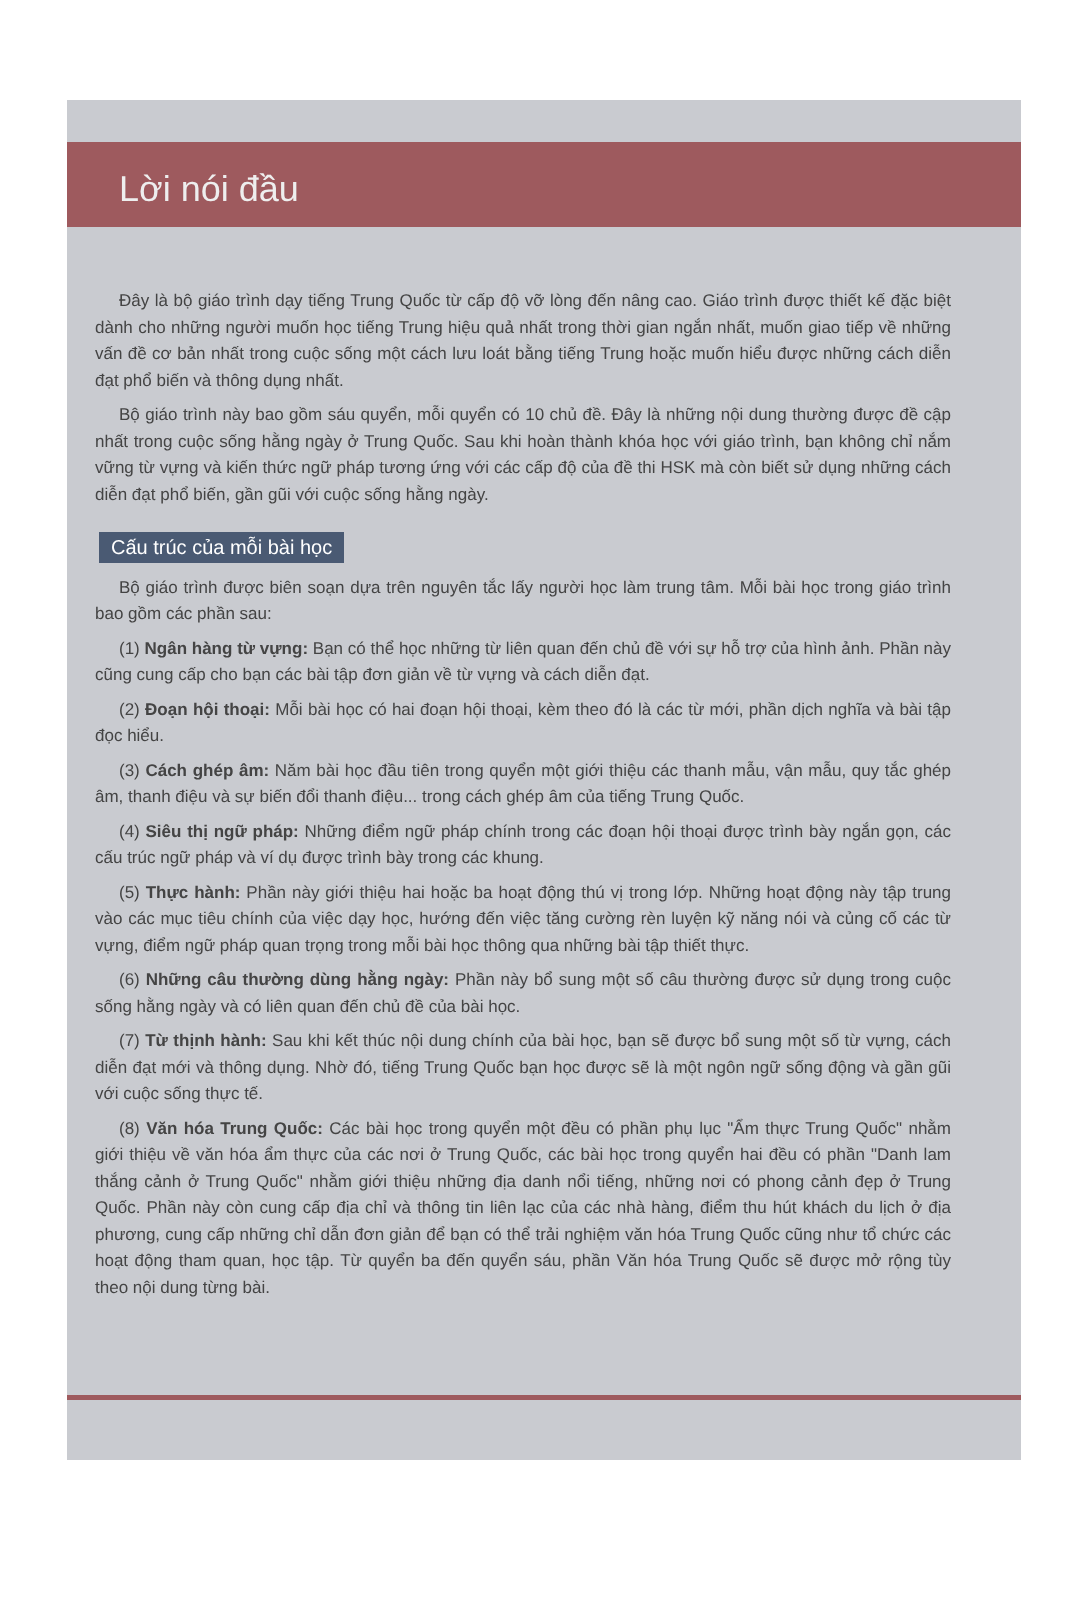Lời nói đầu
Đây là bộ giáo trình dạy tiếng Trung Quốc từ cấp độ vỡ lòng đến nâng cao. Giáo trình được thiết kế đặc biệt dành cho những người muốn học tiếng Trung hiệu quả nhất trong thời gian ngắn nhất, muốn giao tiếp về những vấn đề cơ bản nhất trong cuộc sống một cách lưu loát bằng tiếng Trung hoặc muốn hiểu được những cách diễn đạt phổ biến và thông dụng nhất.
Bộ giáo trình này bao gồm sáu quyển, mỗi quyển có 10 chủ đề. Đây là những nội dung thường được đề cập nhất trong cuộc sống hằng ngày ở Trung Quốc. Sau khi hoàn thành khóa học với giáo trình, bạn không chỉ nắm vững từ vựng và kiến thức ngữ pháp tương ứng với các cấp độ của đề thi HSK mà còn biết sử dụng những cách diễn đạt phổ biến, gần gũi với cuộc sống hằng ngày.
Cấu trúc của mỗi bài học
Bộ giáo trình được biên soạn dựa trên nguyên tắc lấy người học làm trung tâm. Mỗi bài học trong giáo trình bao gồm các phần sau:
(1) Ngân hàng từ vựng: Bạn có thể học những từ liên quan đến chủ đề với sự hỗ trợ của hình ảnh. Phần này cũng cung cấp cho bạn các bài tập đơn giản về từ vựng và cách diễn đạt.
(2) Đoạn hội thoại: Mỗi bài học có hai đoạn hội thoại, kèm theo đó là các từ mới, phần dịch nghĩa và bài tập đọc hiểu.
(3) Cách ghép âm: Năm bài học đầu tiên trong quyển một giới thiệu các thanh mẫu, vận mẫu, quy tắc ghép âm, thanh điệu và sự biến đổi thanh điệu... trong cách ghép âm của tiếng Trung Quốc.
(4) Siêu thị ngữ pháp: Những điểm ngữ pháp chính trong các đoạn hội thoại được trình bày ngắn gọn, các cấu trúc ngữ pháp và ví dụ được trình bày trong các khung.
(5) Thực hành: Phần này giới thiệu hai hoặc ba hoạt động thú vị trong lớp. Những hoạt động này tập trung vào các mục tiêu chính của việc dạy học, hướng đến việc tăng cường rèn luyện kỹ năng nói và củng cố các từ vựng, điểm ngữ pháp quan trọng trong mỗi bài học thông qua những bài tập thiết thực.
(6) Những câu thường dùng hằng ngày: Phần này bổ sung một số câu thường được sử dụng trong cuộc sống hằng ngày và có liên quan đến chủ đề của bài học.
(7) Từ thịnh hành: Sau khi kết thúc nội dung chính của bài học, bạn sẽ được bổ sung một số từ vựng, cách diễn đạt mới và thông dụng. Nhờ đó, tiếng Trung Quốc bạn học được sẽ là một ngôn ngữ sống động và gần gũi với cuộc sống thực tế.
(8) Văn hóa Trung Quốc: Các bài học trong quyển một đều có phần phụ lục "Ẩm thực Trung Quốc" nhằm giới thiệu về văn hóa ẩm thực của các nơi ở Trung Quốc, các bài học trong quyển hai đều có phần "Danh lam thắng cảnh ở Trung Quốc" nhằm giới thiệu những địa danh nổi tiếng, những nơi có phong cảnh đẹp ở Trung Quốc. Phần này còn cung cấp địa chỉ và thông tin liên lạc của các nhà hàng, điểm thu hút khách du lịch ở địa phương, cung cấp những chỉ dẫn đơn giản để bạn có thể trải nghiệm văn hóa Trung Quốc cũng như tổ chức các hoạt động tham quan, học tập. Từ quyển ba đến quyển sáu, phần Văn hóa Trung Quốc sẽ được mở rộng tùy theo nội dung từng bài.